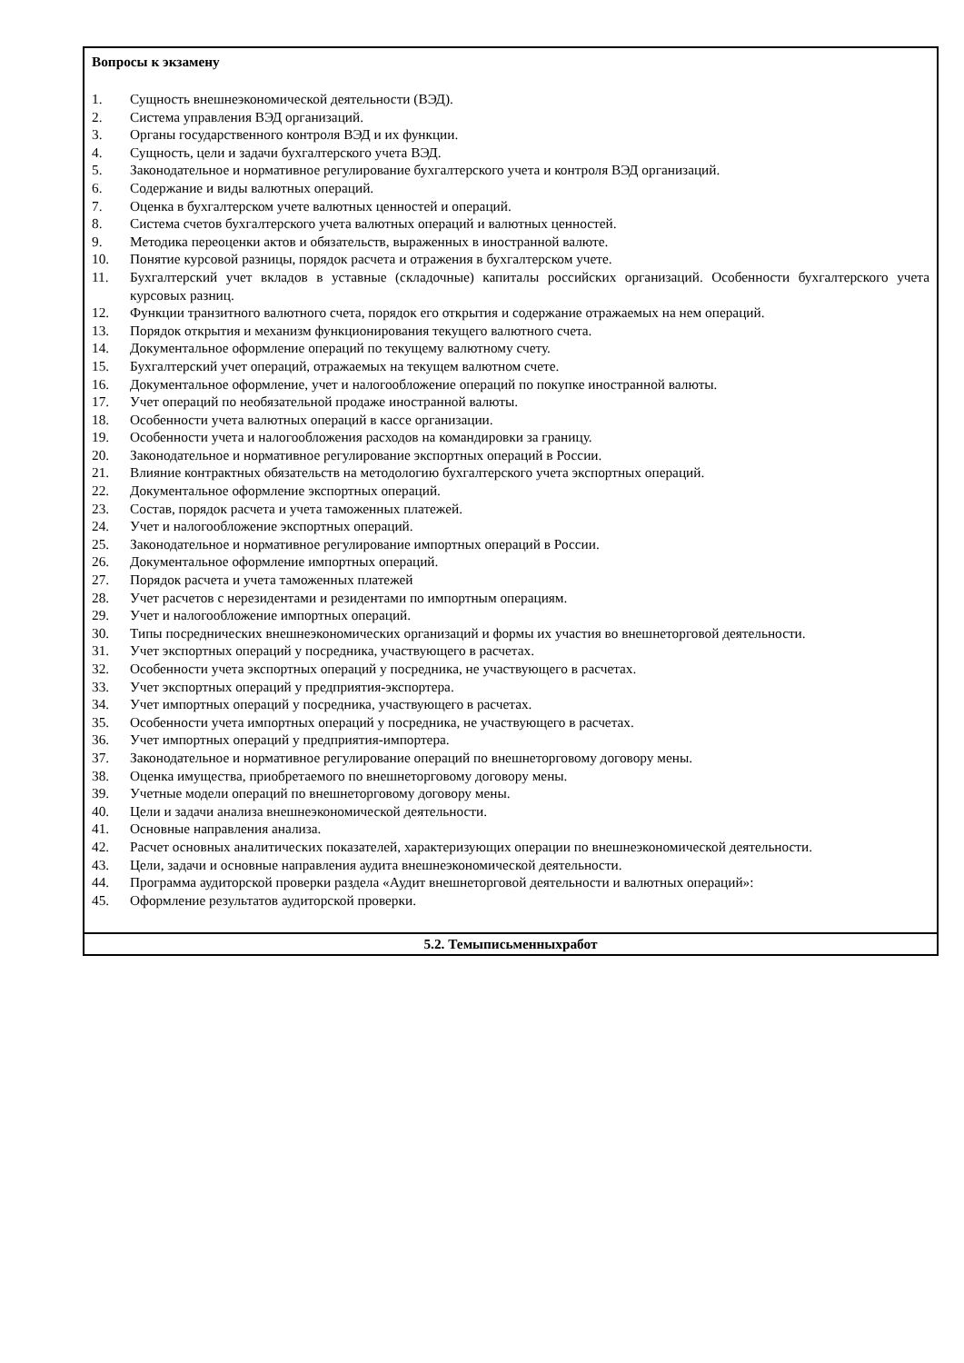| Вопросы к экзамену 1. Сущность внешнеэкономической деятельности (ВЭД). 2. Система управления ВЭД организаций. 3. Органы государственного контроля ВЭД и их функции. 4. Сущность, цели и задачи бухгалтерского учета ВЭД. 5. Законодательное и нормативное регулирование бухгалтерского учета и контроля ВЭД организаций. 6. Содержание и виды валютных операций. 7. Оценка в бухгалтерском учете валютных ценностей и операций. 8. Система счетов бухгалтерского учета валютных операций и валютных ценностей. 9. Методика переоценки актов и обязательств, выраженных в иностранной валюте. 10. Понятие курсовой разницы, порядок расчета и отражения в бухгалтерском учете. 11. Бухгалтерский учет вкладов в уставные (складочные) капиталы российских организаций. Особенности бухгалтерского учета курсовых разниц. 12. Функции транзитного валютного счета, порядок его открытия и содержание отражаемых на нем операций. 13. Порядок открытия и механизм функционирования текущего валютного счета. 14. Документальное оформление операций по текущему валютному счету. 15. Бухгалтерский учет операций, отражаемых на текущем валютном счете. 16. Документальное оформление, учет и налогообложение операций по покупке иностранной валюты. 17. Учет операций по необязательной продаже иностранной валюты. 18. Особенности учета валютных операций в кассе организации. 19. Особенности учета и налогообложения расходов на командировки за границу. 20. Законодательное и нормативное регулирование экспортных операций в России. 21. Влияние контрактных обязательств на методологию бухгалтерского учета экспортных операций. 22. Документальное оформление экспортных операций. 23. Состав, порядок расчета и учета таможенных платежей. 24. Учет и налогообложение экспортных операций. 25. Законодательное и нормативное регулирование импортных операций в России. 26. Документальное оформление импортных операций. 27. Порядок расчета и учета таможенных платежей 28. Учет расчетов с нерезидентами и резидентами по импортным операциям. 29. Учет и налогообложение импортных операций. 30. Типы посреднических внешнеэкономических организаций и формы их участия во внешнеторговой деятельности. 31. Учет экспортных операций у посредника, участвующего в расчетах. 32. Особенности учета экспортных операций у посредника, не участвующего в расчетах. 33. Учет экспортных операций у предприятия-экспортера. 34. Учет импортных операций у посредника, участвующего в расчетах. 35. Особенности учета импортных операций у посредника, не участвующего в расчетах. 36. Учет импортных операций у предприятия-импортера. 37. Законодательное и нормативное регулирование операций по внешнеторговому договору мены. 38. Оценка имущества, приобретаемого по внешнеторговому договору мены. 39. Учетные модели операций по внешнеторговому договору мены. 40. Цели и задачи анализа внешнеэкономической деятельности. 41. Основные направления анализа. 42. Расчет основных аналитических показателей, характеризующих операции по внешнеэкономической деятельности. 43. Цели, задачи и основные направления аудита внешнеэкономической деятельности. 44. Программа аудиторской проверки раздела «Аудит внешнеторговой деятельности и валютных операций»: 45. Оформление результатов аудиторской проверки. |
| 5.2. Темыписьменныхработ |